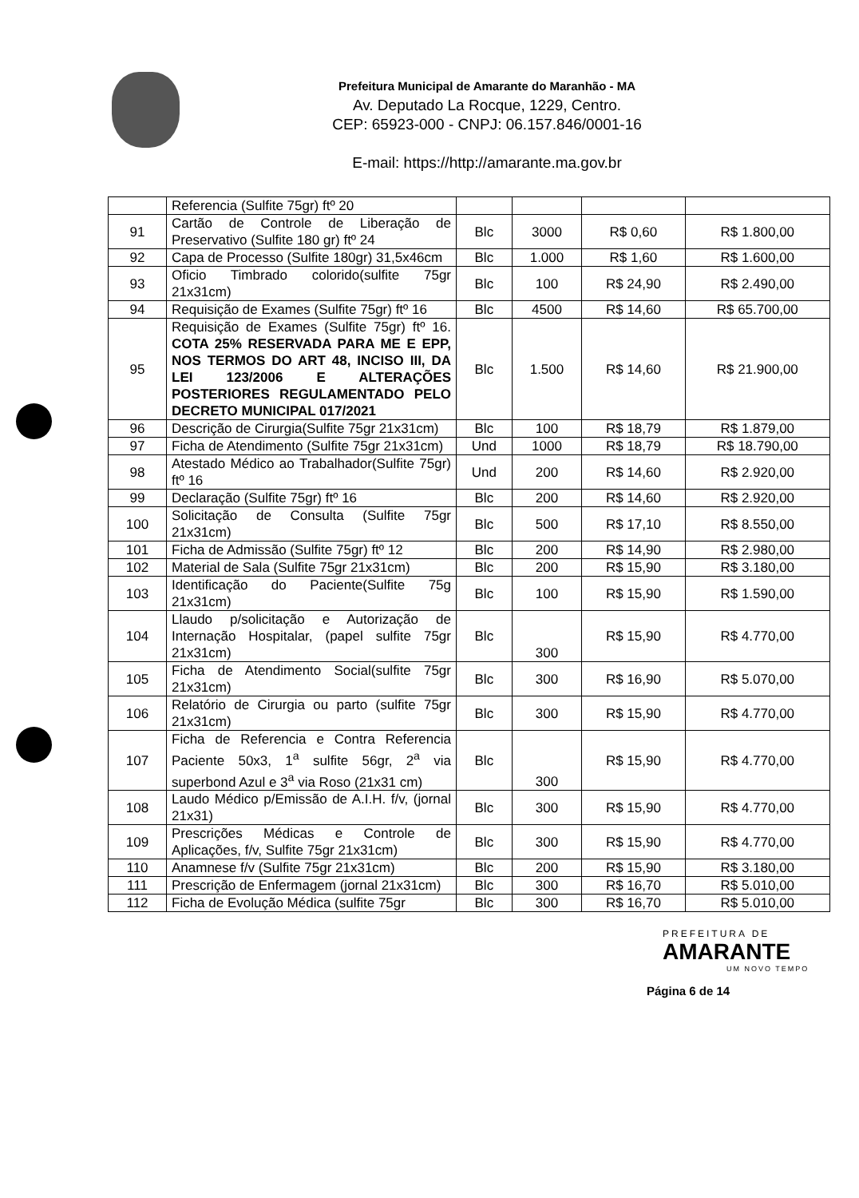Prefeitura Municipal de Amarante do Maranhão - MA
Av. Deputado La Rocque, 1229, Centro.
CEP: 65923-000 - CNPJ: 06.157.846/0001-16
E-mail: https://http://amarante.ma.gov.br
| | Referencia (Sulfite 75gr) ftº 20 | | | | |
| 91 | Cartão de Controle de Liberação de Preservativo (Sulfite 180 gr) ftº 24 | Blc | 3000 | R$ 0,60 | R$ 1.800,00 |
| 92 | Capa de Processo (Sulfite 180gr) 31,5x46cm | Blc | 1.000 | R$ 1,60 | R$ 1.600,00 |
| 93 | Oficio Timbrado colorido(sulfite 75gr 21x31cm) | Blc | 100 | R$ 24,90 | R$ 2.490,00 |
| 94 | Requisição de Exames (Sulfite 75gr) ftº 16 | Blc | 4500 | R$ 14,60 | R$ 65.700,00 |
| 95 | Requisição de Exames (Sulfite 75gr) ftº 16. COTA 25% RESERVADA PARA ME E EPP, NOS TERMOS DO ART 48, INCISO III, DA LEI 123/2006 E ALTERAÇÕES POSTERIORES REGULAMENTADO PELO DECRETO MUNICIPAL 017/2021 | Blc | 1.500 | R$ 14,60 | R$ 21.900,00 |
| 96 | Descrição de Cirurgia(Sulfite 75gr 21x31cm) | Blc | 100 | R$ 18,79 | R$ 1.879,00 |
| 97 | Ficha de Atendimento (Sulfite 75gr 21x31cm) | Und | 1000 | R$ 18,79 | R$ 18.790,00 |
| 98 | Atestado Médico ao Trabalhador(Sulfite 75gr) ftº 16 | Und | 200 | R$ 14,60 | R$ 2.920,00 |
| 99 | Declaração (Sulfite 75gr) ftº 16 | Blc | 200 | R$ 14,60 | R$ 2.920,00 |
| 100 | Solicitação de Consulta (Sulfite 75gr 21x31cm) | Blc | 500 | R$ 17,10 | R$ 8.550,00 |
| 101 | Ficha de Admissão (Sulfite 75gr) ftº 12 | Blc | 200 | R$ 14,90 | R$ 2.980,00 |
| 102 | Material de Sala (Sulfite 75gr 21x31cm) | Blc | 200 | R$ 15,90 | R$ 3.180,00 |
| 103 | Identificação do Paciente(Sulfite 75g 21x31cm) | Blc | 100 | R$ 15,90 | R$ 1.590,00 |
| 104 | Llaudo p/solicitação e Autorização de Internação Hospitalar, (papel sulfite 75gr 21x31cm) | Blc | 300 | R$ 15,90 | R$ 4.770,00 |
| 105 | Ficha de Atendimento Social(sulfite 75gr 21x31cm) | Blc | 300 | R$ 16,90 | R$ 5.070,00 |
| 106 | Relatório de Cirurgia ou parto (sulfite 75gr 21x31cm) | Blc | 300 | R$ 15,90 | R$ 4.770,00 |
| 107 | Ficha de Referencia e Contra Referencia Paciente 50x3, 1<sup>a</sup> sulfite 56gr, 2<sup>a</sup> via superbond Azul e 3<sup>a</sup> via Roso (21x31 cm) | Blc | 300 | R$ 15,90 | R$ 4.770,00 |
| 108 | Laudo Médico p/Emissão de A.I.H. f/v, (jornal 21x31) | Blc | 300 | R$ 15,90 | R$ 4.770,00 |
| 109 | Prescrições Médicas e Controle de Aplicações, f/v, Sulfite 75gr 21x31cm) | Blc | 300 | R$ 15,90 | R$ 4.770,00 |
| 110 | Anamnese f/v (Sulfite 75gr 21x31cm) | Blc | 200 | R$ 15,90 | R$ 3.180,00 |
| 111 | Prescrição de Enfermagem (jornal 21x31cm) | Blc | 300 | R$ 16,70 | R$ 5.010,00 |
| 112 | Ficha de Evolução Médica (sulfite 75gr | Blc | 300 | R$ 16,70 | R$ 5.010,00 |
PREFEITURA DE
AMARANTE
UM NOVO TEMPO
Página 6 de 14